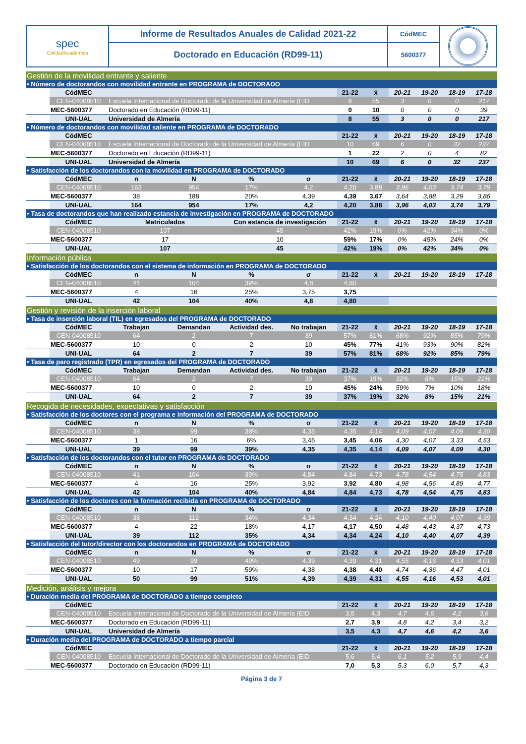| spec CalidadAcadémica | Informe de Resultados Anuales de Calidad 2021-22 | CódMEC | |
| | Doctorado en Educación (RD99-11) | 5600377 | |
| Gestión de la movilidad entrante y saliente | | | | | | | | | | | |
| • Número de doctorandos con movilidad entrante en PROGRAMA de DOCTORADO | | | | | | | | | | | |
| | CódMEC | | | | | 21-22 | x̄ | 20-21 | 19-20 | 18-19 | 17-18 |
| | CEN-04008510 | Escuela Internacional de Doctorado de la Universidad de Almería (EID | | | | 8 | 55 | 3 | 0 | 0 | 217 |
| | MEC-5600377 | Doctorado en Educación (RD99-11) | | | | 0 | 10 | 0 | 0 | 0 | 39 |
| | UNI-UAL | Universidad de Almería | | | | 8 | 55 | 3 | 0 | 0 | 217 |
| • Número de doctorandos con movilidad saliente en PROGRAMA de DOCTORADO | | | | | | | | | | | |
| | CódMEC | | | | | 21-22 | x̄ | 20-21 | 19-20 | 18-19 | 17-18 |
| | CEN-04008510 | Escuela Internacional de Doctorado de la Universidad de Almería (EID | | | | 10 | 69 | 6 | 0 | 32 | 237 |
| | MEC-5600377 | Doctorado en Educación (RD99-11) | | | | 1 | 22 | 2 | 0 | 4 | 82 |
| | UNI-UAL | Universidad de Almería | | | | 10 | 69 | 6 | 0 | 32 | 237 |
| • Satisfacción de los doctorandos con la movilidad en PROGRAMA de DOCTORADO | | | | | | | | | | | |
| | CódMEC | n | N | % | σ | 21-22 | x̄ | 20-21 | 19-20 | 18-19 | 17-18 |
| | CEN-04008510 | 163 | 954 | 17% | 4,2 | 4,20 | 3,88 | 3,96 | 4,03 | 3,74 | 3,79 |
| | MEC-5600377 | 38 | 188 | 20% | 4,39 | 4,39 | 3,67 | 3,64 | 3,88 | 3,29 | 3,86 |
| | UNI-UAL | 164 | 954 | 17% | 4,2 | 4,20 | 3,88 | 3,96 | 4,03 | 3,74 | 3,79 |
| • Tasa de doctorandos que han realizado estancia de investigación en PROGRAMA de DOCTORADO | | | | | | | | | | | |
| | CódMEC | Matriculados | | Con estancia de investigación | | 21-22 | x̄ | 20-21 | 19-20 | 18-19 | 17-18 |
| | CEN-04008510 | 107 | | 45 | | 42% | 19% | 0% | 42% | 34% | 0% |
| | MEC-5600377 | 17 | | 10 | | 59% | 17% | 0% | 45% | 24% | 0% |
| | UNI-UAL | 107 | | 45 | | 42% | 19% | 0% | 42% | 34% | 0% |
| Información pública | | | | | | | | | | | |
| • Satisfacción de los doctorandos con el sistema de información en PROGRAMA de DOCTORADO | | | | | | | | | | | |
| | CódMEC | n | N | % | σ | 21-22 | x̄ | 20-21 | 19-20 | 18-19 | 17-18 |
| | CEN-04008510 | 41 | 104 | 39% | 4,8 | 4,80 | | | | | |
| | MEC-5600377 | 4 | 16 | 25% | 3,75 | 3,75 | | | | | |
| | UNI-UAL | 42 | 104 | 40% | 4,8 | 4,80 | | | | | |
| Gestión y revisión de la inserción laboral | | | | | | | | | | | |
| • Tasa de inserción laboral (TIL) en egresados del PROGRAMA de DOCTORADO | | | | | | | | | | | |
| | CódMEC | Trabajan | Demandan | Actividad des. | No trabajan | 21-22 | x̄ | 20-21 | 19-20 | 18-19 | 17-18 |
| | CEN-04008510 | 64 | 2 | 7 | 39 | 57% | 81% | 68% | 92% | 85% | 79% |
| | MEC-5600377 | 10 | 0 | 2 | 10 | 45% | 77% | 41% | 93% | 90% | 82% |
| | UNI-UAL | 64 | 2 | 7 | 39 | 57% | 81% | 68% | 92% | 85% | 79% |
| • Tasa de paro registrado (TPR) en egresados del PROGRAMA de DOCTORADO | | | | | | | | | | | |
| | CódMEC | Trabajan | Demandan | Actividad des. | No trabajan | 21-22 | x̄ | 20-21 | 19-20 | 18-19 | 17-18 |
| | CEN-04008510 | 64 | 2 | 7 | 39 | 37% | 19% | 32% | 8% | 15% | 21% |
| | MEC-5600377 | 10 | 0 | 2 | 10 | 45% | 24% | 59% | 7% | 10% | 18% |
| | UNI-UAL | 64 | 2 | 7 | 39 | 37% | 19% | 32% | 8% | 15% | 21% |
| Recogida de necesidades, expectativas y satisfacción | | | | | | | | | | | |
| • Satisfacción de los doctores con el programa e información del PROGRAMA de DOCTORADO | | | | | | | | | | | |
| | CódMEC | n | N | % | σ | 21-22 | x̄ | 20-21 | 19-20 | 18-19 | 17-18 |
| | CEN-04008510 | 38 | 99 | 38% | 4,35 | 4,35 | 4,14 | 4,09 | 4,07 | 4,09 | 4,30 |
| | MEC-5600377 | 1 | 16 | 6% | 3,45 | 3,45 | 4,06 | 4,30 | 4,07 | 3,33 | 4,53 |
| | UNI-UAL | 39 | 99 | 39% | 4,35 | 4,35 | 4,14 | 4,09 | 4,07 | 4,09 | 4,30 |
| • Satisfacción de los doctorandos con el tutor en PROGRAMA de DOCTORADO | | | | | | | | | | | |
| | CódMEC | n | N | % | σ | 21-22 | x̄ | 20-21 | 19-20 | 18-19 | 17-18 |
| | CEN-04008510 | 41 | 104 | 39% | 4,84 | 4,84 | 4,73 | 4,78 | 4,54 | 4,75 | 4,83 |
| | MEC-5600377 | 4 | 16 | 25% | 3,92 | 3,92 | 4,80 | 4,98 | 4,56 | 4,89 | 4,77 |
| | UNI-UAL | 42 | 104 | 40% | 4,84 | 4,84 | 4,73 | 4,78 | 4,54 | 4,75 | 4,83 |
| • Satisfacción de los doctores con la formación recibida en PROGRAMA de DOCTORADO | | | | | | | | | | | |
| | CódMEC | n | N | % | σ | 21-22 | x̄ | 20-21 | 19-20 | 18-19 | 17-18 |
| | CEN-04008510 | 38 | 112 | 34% | 4,34 | 4,34 | 4,24 | 4,10 | 4,40 | 4,07 | 4,39 |
| | MEC-5600377 | 4 | 22 | 18% | 4,17 | 4,17 | 4,50 | 4,48 | 4,43 | 4,37 | 4,73 |
| | UNI-UAL | 39 | 112 | 35% | 4,34 | 4,34 | 4,24 | 4,10 | 4,40 | 4,07 | 4,39 |
| • Satisfacción del tutor/director con los doctorandos en PROGRAMA de DOCTORADO | | | | | | | | | | | |
| | CódMEC | n | N | % | σ | 21-22 | x̄ | 20-21 | 19-20 | 18-19 | 17-18 |
| | CEN-04008510 | 49 | 99 | 49% | 4,39 | 4,39 | 4,31 | 4,55 | 4,16 | 4,53 | 4,01 |
| | MEC-5600377 | 10 | 17 | 59% | 4,38 | 4,38 | 4,40 | 4,74 | 4,36 | 4,47 | 4,01 |
| | UNI-UAL | 50 | 99 | 51% | 4,39 | 4,39 | 4,31 | 4,55 | 4,16 | 4,53 | 4,01 |
| Medición, análisis y mejora | | | | | | | | | | | |
| • Duración media del PROGRAMA de DOCTORADO a tiempo completo | | | | | | | | | | | |
| | CódMEC | | | | | 21-22 | x̄ | 20-21 | 19-20 | 18-19 | 17-18 |
| | CEN-04008510 | Escuela Internacional de Doctorado de la Universidad de Almería (EID | | | | 3,5 | 4,3 | 4,7 | 4,6 | 4,2 | 3,6 |
| | MEC-5600377 | Doctorado en Educación (RD99-11) | | | | 2,7 | 3,9 | 4,8 | 4,2 | 3,4 | 3,2 |
| | UNI-UAL | Universidad de Almería | | | | 3,5 | 4,3 | 4,7 | 4,6 | 4,2 | 3,6 |
| • Duración media del PROGRAMA de DOCTORADO a tiempo parcial | | | | | | | | | | | |
| | CódMEC | | | | | 21-22 | x̄ | 20-21 | 19-20 | 18-19 | 17-18 |
| | CEN-04008510 | Escuela Internacional de Doctorado de la Universidad de Almería (EID | | | | 5,6 | 5,4 | 6,1 | 5,2 | 5,9 | 4,4 |
| | MEC-5600377 | Doctorado en Educación (RD99-11) | | | | 7,0 | 5,3 | 5,3 | 6,0 | 5,7 | 4,3 |
Página 3 de 7